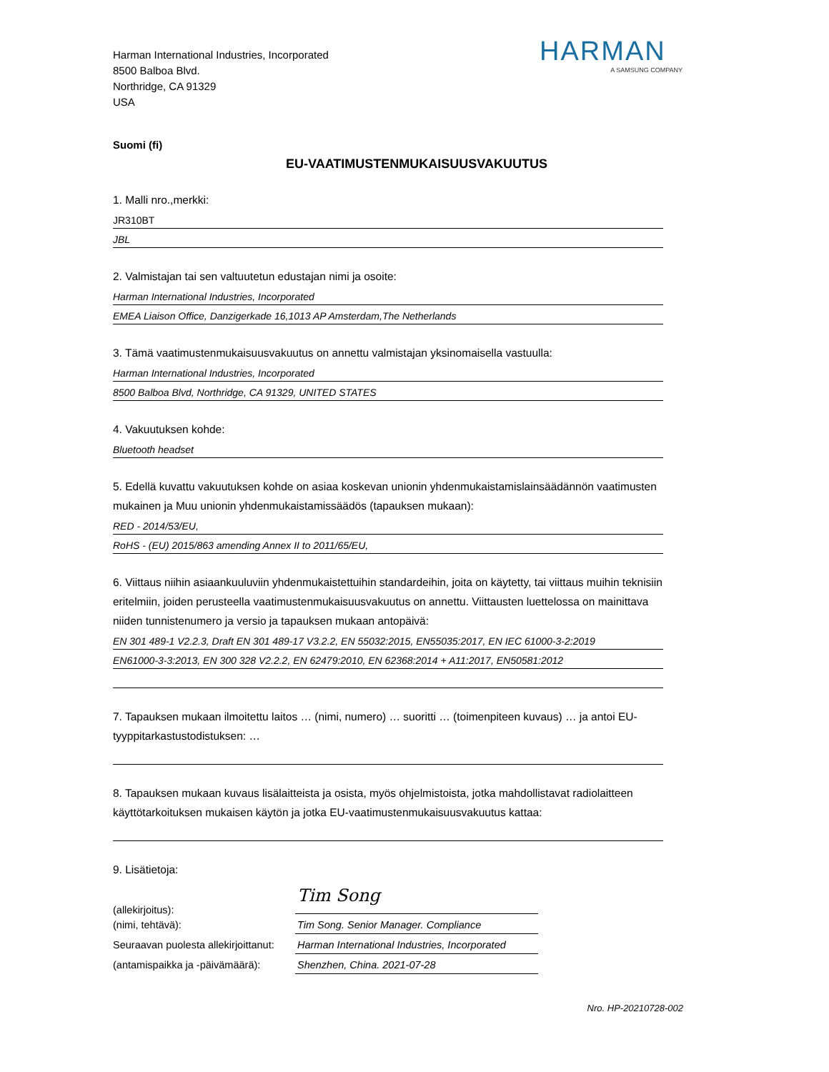Harman International Industries, Incorporated
8500 Balboa Blvd.
Northridge, CA 91329
USA
HARMAN
A SAMSUNG COMPANY
Suomi (fi)
EU-VAATIMUSTENMUKAISUUSVAKUUTUS
1. Malli nro.,merkki:
JR310BT
JBL
2. Valmistajan tai sen valtuutetun edustajan nimi ja osoite:
Harman International Industries, Incorporated
EMEA Liaison Office, Danzigerkade 16,1013 AP Amsterdam,The Netherlands
3. Tämä vaatimustenmukaisuusvakuutus on annettu valmistajan yksinomaisella vastuulla:
Harman International Industries, Incorporated
8500 Balboa Blvd, Northridge, CA 91329, UNITED STATES
4. Vakuutuksen kohde:
Bluetooth headset
5. Edellä kuvattu vakuutuksen kohde on asiaa koskevan unionin yhdenmukaistamislainsäädännön vaatimusten mukainen ja Muu unionin yhdenmukaistamissäädös (tapauksen mukaan):
RED - 2014/53/EU,
RoHS - (EU) 2015/863 amending Annex II to 2011/65/EU,
6. Viittaus niihin asiaankuuluviin yhdenmukaistettuihin standardeihin, joita on käytetty, tai viittaus muihin teknisiin eritelmiin, joiden perusteella vaatimustenmukaisuusvakuutus on annettu. Viittausten luettelossa on mainittava niiden tunnistenumero ja versio ja tapauksen mukaan antopäivä:
EN 301 489-1 V2.2.3, Draft EN 301 489-17 V3.2.2, EN 55032:2015, EN55035:2017, EN IEC 61000-3-2:2019
EN61000-3-3:2013, EN 300 328 V2.2.2, EN 62479:2010, EN 62368:2014 + A11:2017, EN50581:2012
7. Tapauksen mukaan ilmoitettu laitos … (nimi, numero) … suoritti … (toimenpiteen kuvaus) … ja antoi EU-tyyppitarkastustodistuksen: …
8. Tapauksen mukaan kuvaus lisälaitteista ja osista, myös ohjelmistoista, jotka mahdollistavat radiolaitteen käyttötarkoituksen mukaisen käytön ja jotka EU-vaatimustenmukaisuusvakuutus kattaa:
9. Lisätietoja:
(allekirjoitus):
Tim Song
(nimi, tehtävä):
Tim Song. Senior Manager. Compliance
Seuraavan puolesta allekirjoittanut:
Harman International Industries, Incorporated
(antamispaikka ja -päivämäärä):
Shenzhen, China. 2021-07-28
Nro. HP-20210728-002